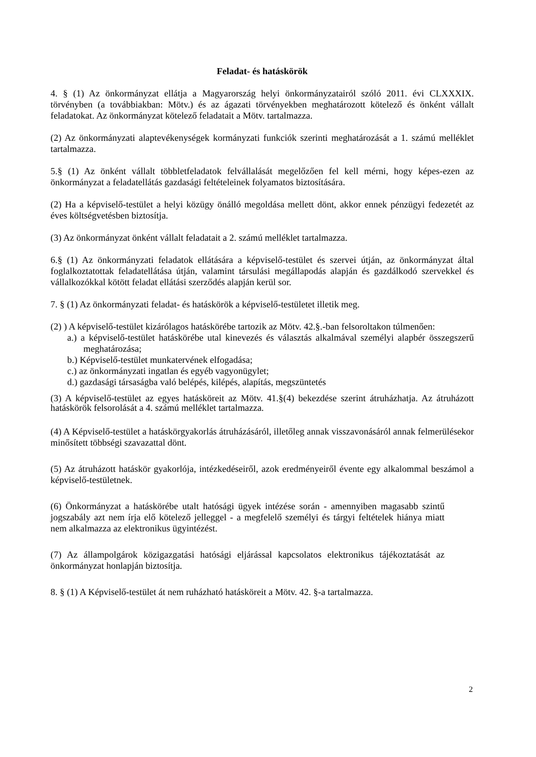Feladat- és hatáskörök
4. § (1) Az önkormányzat ellátja a Magyarország helyi önkormányzatairól szóló 2011. évi CLXXXIX. törvényben (a továbbiakban: Mötv.) és az ágazati törvényekben meghatározott kötelező és önként vállalt feladatokat. Az önkormányzat kötelező feladatait a Mötv. tartalmazza.
(2) Az önkormányzati alaptevékenységek kormányzati funkciók szerinti meghatározását a 1. számú melléklet tartalmazza.
5.§ (1) Az önként vállalt többletfeladatok felvállalását megelőzően fel kell mérni, hogy képes-ezen az önkormányzat a feladatellátás gazdasági feltételeinek folyamatos biztosítására.
(2) Ha a képviselő-testület a helyi közügy önálló megoldása mellett dönt, akkor ennek pénzügyi fedezetét az éves költségvetésben biztosítja.
(3) Az önkormányzat önként vállalt feladatait a 2. számú melléklet tartalmazza.
6.§ (1) Az önkormányzati feladatok ellátására a képviselő-testület és szervei útján, az önkormányzat által foglalkoztatottak feladatellátása útján, valamint társulási megállapodás alapján és gazdálkodó szervekkel és vállalkozókkal kötött feladat ellátási szerződés alapján kerül sor.
7. § (1) Az önkormányzati feladat- és hatáskörök a képviselő-testületet illetik meg.
(2) ) A képviselő-testület kizárólagos hatáskörébe tartozik az Mötv. 42.§.-ban felsoroltakon túlmenően:
a.) a képviselő-testület hatáskörébe utal kinevezés és választás alkalmával személyi alapbér összegszerű meghatározása;
b.) Képviselő-testület munkatervének elfogadása;
c.) az önkormányzati ingatlan és egyéb vagyonügylet;
d.) gazdasági társaságba való belépés, kilépés, alapítás, megszüntetés
(3) A képviselő-testület az egyes hatásköreit az Mötv. 41.§(4) bekezdése szerint átruházhatja. Az átruházott hatáskörök felsorolását a 4. számú melléklet tartalmazza.
(4) A Képviselő-testület a hatáskörgyakorlás átruházásáról, illetőleg annak visszavonásáról annak felmerülésekor minősített többségi szavazattal dönt.
(5) Az átruházott hatáskör gyakorlója, intézkedéseiről, azok eredményeiről évente egy alkalommal beszámol a képviselő-testületnek.
(6) Önkormányzat a hatáskörébe utalt hatósági ügyek intézése során - amennyiben magasabb szintű jogszabály azt nem írja elő kötelező jelleggel - a megfelelő személyi és tárgyi feltételek hiánya miatt nem alkalmazza az elektronikus ügyintézést.
(7) Az állampolgárok közigazgatási hatósági eljárással kapcsolatos elektronikus tájékoztatását az önkormányzat honlapján biztosítja.
8. § (1) A Képviselő-testület át nem ruházható hatásköreit a Mötv. 42. §-a tartalmazza.
2